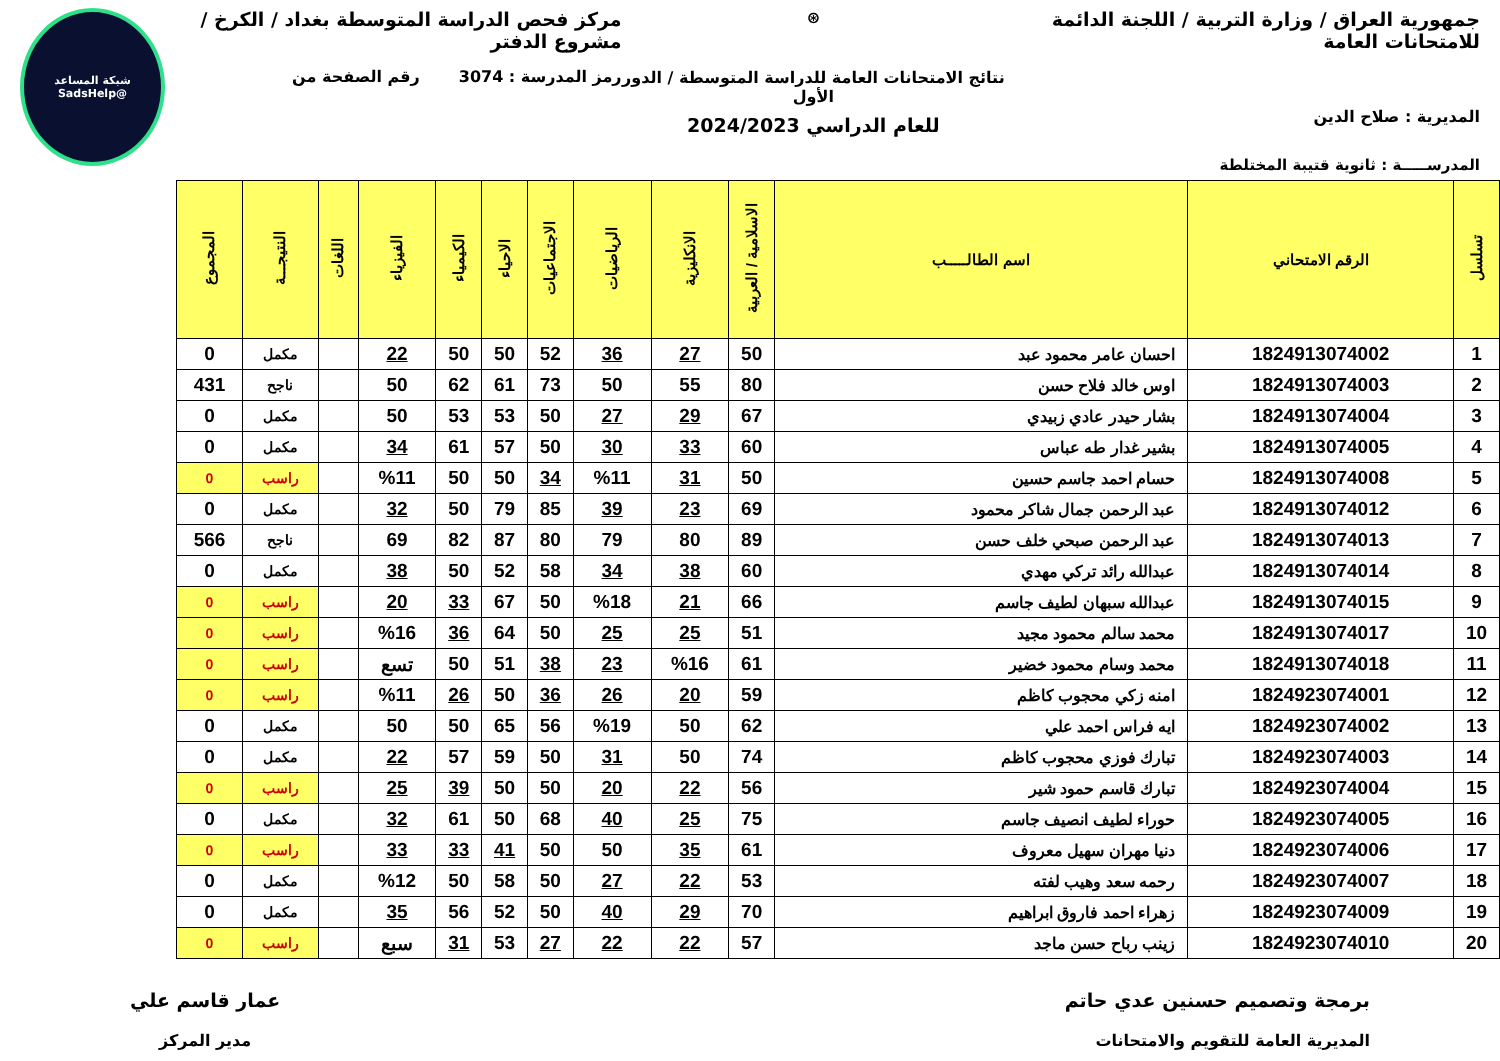جمهورية العراق / وزارة التربية / اللجنة الدائمة للامتحانات العامة
المديرية : صلاح الدين
المدرســـــة : ثانوية قتيبة المختلطة
⊛
نتائج الامتحانات العامة للدراسة المتوسطة / الدور الأول
للعام الدراسي 2024/2023
مركز فحص الدراسة المتوسطة بغداد / الكرخ / مشروع الدفتر
رمز المدرسة : 3074 رقم الصفحة من
شبكة المساعد
@SadsHelp
| تسلسل | الرقم الامتحاني | اسم الطالـــــب | الاسلامية / العربية | الانكليزية | الرياضيات | الاجتماعيات | الاحياء | الكيمياء | الفيزياء | اللغات | النتيجـــة | المجموع |
| --- | --- | --- | --- | --- | --- | --- | --- | --- | --- | --- | --- | --- |
| 1 | 1824913074002 | احسان عامر محمود عبد | 50 | 27 | 36 | 52 | 50 | 50 | 22 | | مكمل | 0 |
| 2 | 1824913074003 | اوس خالد فلاح حسن | 80 | 55 | 50 | 73 | 61 | 62 | 50 | | ناجح | 431 |
| 3 | 1824913074004 | بشار حيدر عادي زبيدي | 67 | 29 | 27 | 50 | 53 | 53 | 50 | | مكمل | 0 |
| 4 | 1824913074005 | بشير غدار طه عباس | 60 | 33 | 30 | 50 | 57 | 61 | 34 | | مكمل | 0 |
| 5 | 1824913074008 | حسام احمد جاسم حسين | 50 | 31 | %11 | 34 | 50 | 50 | %11 | | راسب | 0 |
| 6 | 1824913074012 | عبد الرحمن جمال شاكر محمود | 69 | 23 | 39 | 85 | 79 | 50 | 32 | | مكمل | 0 |
| 7 | 1824913074013 | عبد الرحمن صبحي خلف حسن | 89 | 80 | 79 | 80 | 87 | 82 | 69 | | ناجح | 566 |
| 8 | 1824913074014 | عبدالله رائد تركي مهدي | 60 | 38 | 34 | 58 | 52 | 50 | 38 | | مكمل | 0 |
| 9 | 1824913074015 | عبدالله سبهان لطيف جاسم | 66 | 21 | %18 | 50 | 67 | 33 | 20 | | راسب | 0 |
| 10 | 1824913074017 | محمد سالم محمود مجيد | 51 | 25 | 25 | 50 | 64 | 36 | %16 | | راسب | 0 |
| 11 | 1824913074018 | محمد وسام محمود خضير | 61 | %16 | 23 | 38 | 51 | 50 | تسع | | راسب | 0 |
| 12 | 1824923074001 | امنه زكي محجوب كاظم | 59 | 20 | 26 | 36 | 50 | 26 | %11 | | راسب | 0 |
| 13 | 1824923074002 | ايه فراس احمد علي | 62 | 50 | %19 | 56 | 65 | 50 | 50 | | مكمل | 0 |
| 14 | 1824923074003 | تبارك فوزي محجوب كاظم | 74 | 50 | 31 | 50 | 59 | 57 | 22 | | مكمل | 0 |
| 15 | 1824923074004 | تبارك قاسم حمود شير | 56 | 22 | 20 | 50 | 50 | 39 | 25 | | راسب | 0 |
| 16 | 1824923074005 | حوراء لطيف انصيف جاسم | 75 | 25 | 40 | 68 | 50 | 61 | 32 | | مكمل | 0 |
| 17 | 1824923074006 | دنيا مهران سهيل معروف | 61 | 35 | 50 | 50 | 41 | 33 | 33 | | راسب | 0 |
| 18 | 1824923074007 | رحمه سعد وهيب لفته | 53 | 22 | 27 | 50 | 58 | 50 | %12 | | مكمل | 0 |
| 19 | 1824923074009 | زهراء احمد فاروق ابراهيم | 70 | 29 | 40 | 50 | 52 | 56 | 35 | | مكمل | 0 |
| 20 | 1824923074010 | زينب رباح حسن ماجد | 57 | 22 | 22 | 27 | 53 | 31 | سبع | | راسب | 0 |
برمجة وتصميم حسنين عدي حاتم
المديرية العامة للتقويم والامتحانات
عمار قاسم علي
مدير المركز